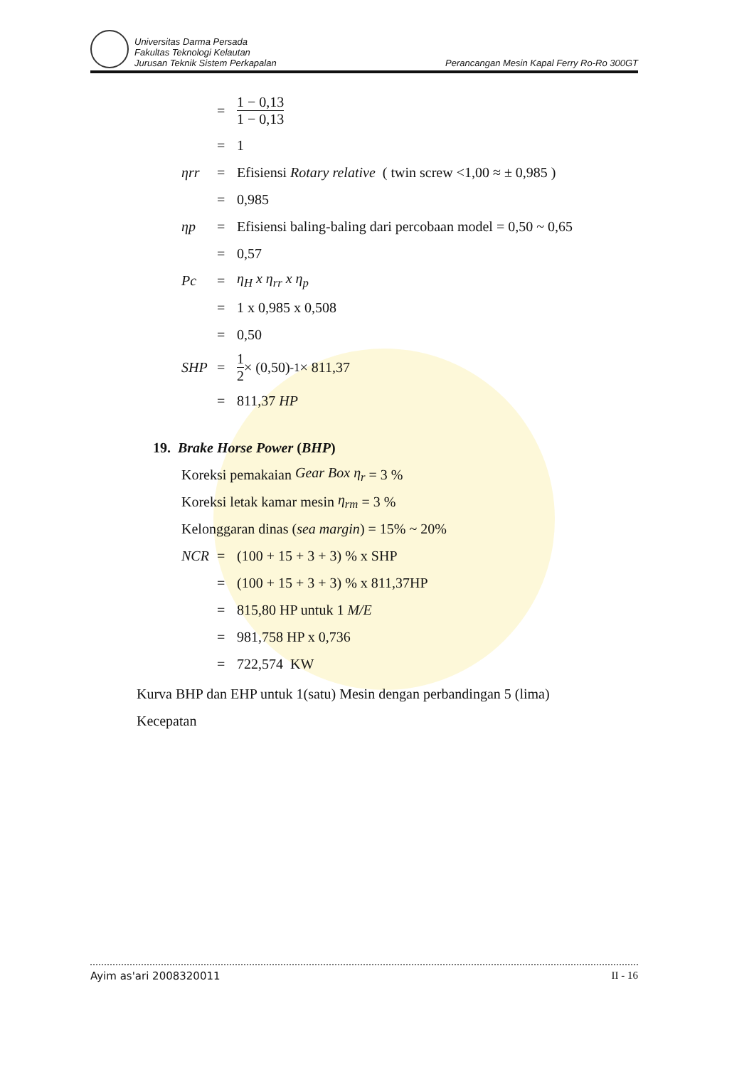Universitas Darma Persada
Fakultas Teknologi Kelautan
Jurusan Teknik Sistem Perkapalan
Perancangan Mesin Kapal Ferry Ro-Ro 300GT
= 1 − 0,13 1 − 0,13
= 1
ηrr = Efisiensi Rotary relative ( twin screw <1,00 ≈ ± 0,985 )
= 0,985
ηp = Efisiensi baling-baling dari percobaan model = 0,50 ~ 0,65
= 0,57
Pc = η<sub>H</sub> x η<sub>rr</sub> x η<sub>p</sub>
= 1 x 0,985 x 0,508
= 0,50
SHP = 1 2 × (0,50)<sup>-1</sup> × 811,37
= 811,37 HP
19. Brake Horse Power (BHP)
Koreksi pemakaian Gear Box η<sub>r</sub> = 3 %
Koreksi letak kamar mesin η<sub>rm</sub> = 3 %
Kelonggaran dinas (sea margin) = 15% ~ 20%
NCR = (100 + 15 + 3 + 3) % x SHP
= (100 + 15 + 3 + 3) % x 811,37HP
= 815,80 HP untuk 1 M/E
= 981,758 HP x 0,736
= 722,574 KW
Kurva BHP dan EHP untuk 1(satu) Mesin dengan perbandingan 5 (lima)
Kecepatan
Ayim as'ari 2008320011 II - 16